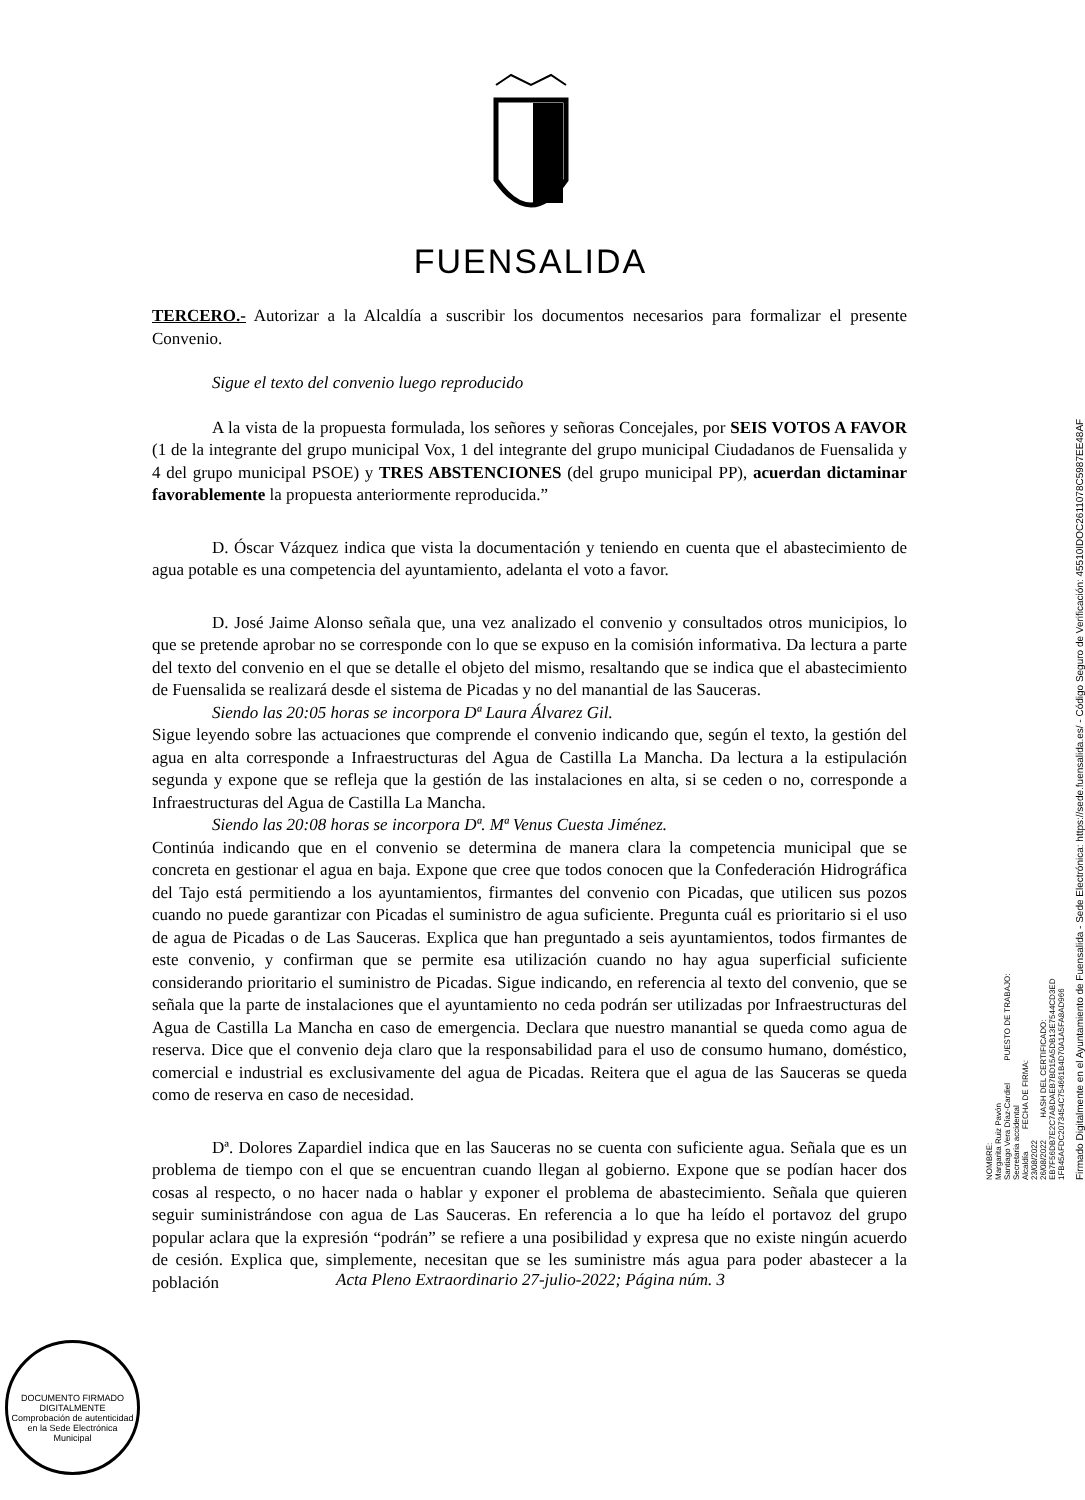FUENSALIDA
TERCERO.- Autorizar a la Alcaldía a suscribir los documentos necesarios para formalizar el presente Convenio.
Sigue el texto del convenio luego reproducido
A la vista de la propuesta formulada, los señores y señoras Concejales, por SEIS VOTOS A FAVOR (1 de la integrante del grupo municipal Vox, 1 del integrante del grupo municipal Ciudadanos de Fuensalida y 4 del grupo municipal PSOE) y TRES ABSTENCIONES (del grupo municipal PP), acuerdan dictaminar favorablemente la propuesta anteriormente reproducida.”
D. Óscar Vázquez indica que vista la documentación y teniendo en cuenta que el abastecimiento de agua potable es una competencia del ayuntamiento, adelanta el voto a favor.
D. José Jaime Alonso señala que, una vez analizado el convenio y consultados otros municipios, lo que se pretende aprobar no se corresponde con lo que se expuso en la comisión informativa. Da lectura a parte del texto del convenio en el que se detalle el objeto del mismo, resaltando que se indica que el abastecimiento de Fuensalida se realizará desde el sistema de Picadas y no del manantial de las Sauceras.
Siendo las 20:05 horas se incorpora Dª Laura Álvarez Gil.
Sigue leyendo sobre las actuaciones que comprende el convenio indicando que, según el texto, la gestión del agua en alta corresponde a Infraestructuras del Agua de Castilla La Mancha. Da lectura a la estipulación segunda y expone que se refleja que la gestión de las instalaciones en alta, si se ceden o no, corresponde a Infraestructuras del Agua de Castilla La Mancha.
Siendo las 20:08 horas se incorpora Dª. Mª Venus Cuesta Jiménez.
Continúa indicando que en el convenio se determina de manera clara la competencia municipal que se concreta en gestionar el agua en baja. Expone que cree que todos conocen que la Confederación Hidrográfica del Tajo está permitiendo a los ayuntamientos, firmantes del convenio con Picadas, que utilicen sus pozos cuando no puede garantizar con Picadas el suministro de agua suficiente. Pregunta cuál es prioritario si el uso de agua de Picadas o de Las Sauceras. Explica que han preguntado a seis ayuntamientos, todos firmantes de este convenio, y confirman que se permite esa utilización cuando no hay agua superficial suficiente considerando prioritario el suministro de Picadas. Sigue indicando, en referencia al texto del convenio, que se señala que la parte de instalaciones que el ayuntamiento no ceda podrán ser utilizadas por Infraestructuras del Agua de Castilla La Mancha en caso de emergencia. Declara que nuestro manantial se queda como agua de reserva. Dice que el convenio deja claro que la responsabilidad para el uso de consumo humano, doméstico, comercial e industrial es exclusivamente del agua de Picadas. Reitera que el agua de las Sauceras se queda como de reserva en caso de necesidad.
Dª. Dolores Zapardiel indica que en las Sauceras no se cuenta con suficiente agua. Señala que es un problema de tiempo con el que se encuentran cuando llegan al gobierno. Expone que se podían hacer dos cosas al respecto, o no hacer nada o hablar y exponer el problema de abastecimiento. Señala que quieren seguir suministrándose con agua de Las Sauceras. En referencia a lo que ha leído el portavoz del grupo popular aclara que la expresión “podrán” se refiere a una posibilidad y expresa que no existe ningún acuerdo de cesión. Explica que, simplemente, necesitan que se les suministre más agua para poder abastecer a la población
Acta Pleno Extraordinario 27-julio-2022; Página núm. 3
NOMBRE:
Margarita Ruiz Pavón
Santiago Vera Díaz-Cardiel PUESTO DE TRABAJO:
Secretaria accidental
Alcaldía FECHA DE FIRMA:
23/08/2022
26/08/2022 HASH DEL CERTIFICADO:
EB7F56DB7E2C7ABDAEB7BD15A5DB13E7544CD3ED
1FB45AFDC2073454C754661B4D70A1A5FA8AD966
Firmado Digitalmente en el Ayuntamiento de Fuensalida - Sede Electrónica: https://sede.fuensalida.es/ - Código Seguro de Verificación: 45510IDOC2611078C5987EE48AF
DOCUMENTO FIRMADO DIGITALMENTE
Comprobación de autenticidad en la Sede Electrónica Municipal